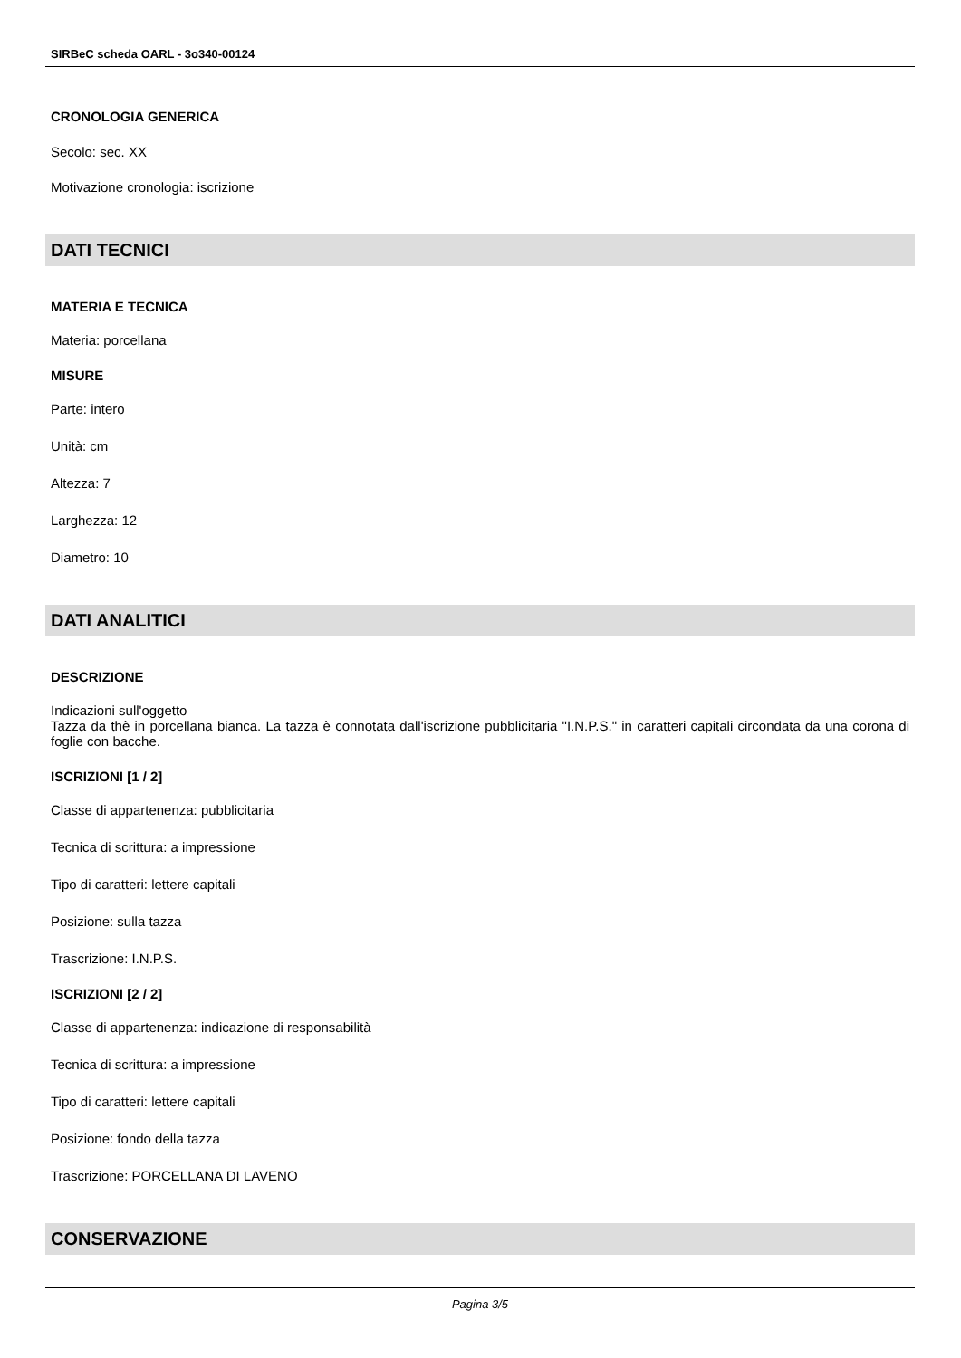SIRBeC scheda OARL - 3o340-00124
CRONOLOGIA GENERICA
Secolo: sec. XX
Motivazione cronologia: iscrizione
DATI TECNICI
MATERIA E TECNICA
Materia: porcellana
MISURE
Parte: intero
Unità: cm
Altezza: 7
Larghezza: 12
Diametro: 10
DATI ANALITICI
DESCRIZIONE
Indicazioni sull'oggetto
Tazza da thè in porcellana bianca. La tazza è connotata dall'iscrizione pubblicitaria "I.N.P.S." in caratteri capitali circondata da una corona di foglie con bacche.
ISCRIZIONI [1 / 2]
Classe di appartenenza: pubblicitaria
Tecnica di scrittura: a impressione
Tipo di caratteri: lettere capitali
Posizione: sulla tazza
Trascrizione: I.N.P.S.
ISCRIZIONI [2 / 2]
Classe di appartenenza: indicazione di responsabilità
Tecnica di scrittura: a impressione
Tipo di caratteri: lettere capitali
Posizione: fondo della tazza
Trascrizione: PORCELLANA DI LAVENO
CONSERVAZIONE
Pagina 3/5